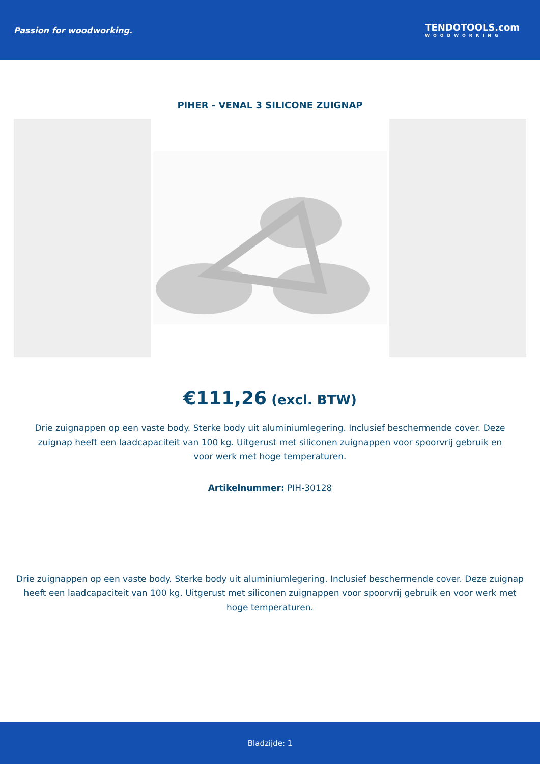Passion for woodworking.
TENDOTOOLS.com
WOODWORKING
PIHER - VENAL 3 SILICONE ZUIGNAP
€111,26 (excl. BTW)
Drie zuignappen op een vaste body. Sterke body uit aluminiumlegering. Inclusief beschermende cover. Deze zuignap heeft een laadcapaciteit van 100 kg. Uitgerust met siliconen zuignappen voor spoorvrij gebruik en voor werk met hoge temperaturen.
Artikelnummer: PIH-30128
Drie zuignappen op een vaste body. Sterke body uit aluminiumlegering. Inclusief beschermende cover. Deze zuignap heeft een laadcapaciteit van 100 kg. Uitgerust met siliconen zuignappen voor spoorvrij gebruik en voor werk met hoge temperaturen.
Bladzijde: 1